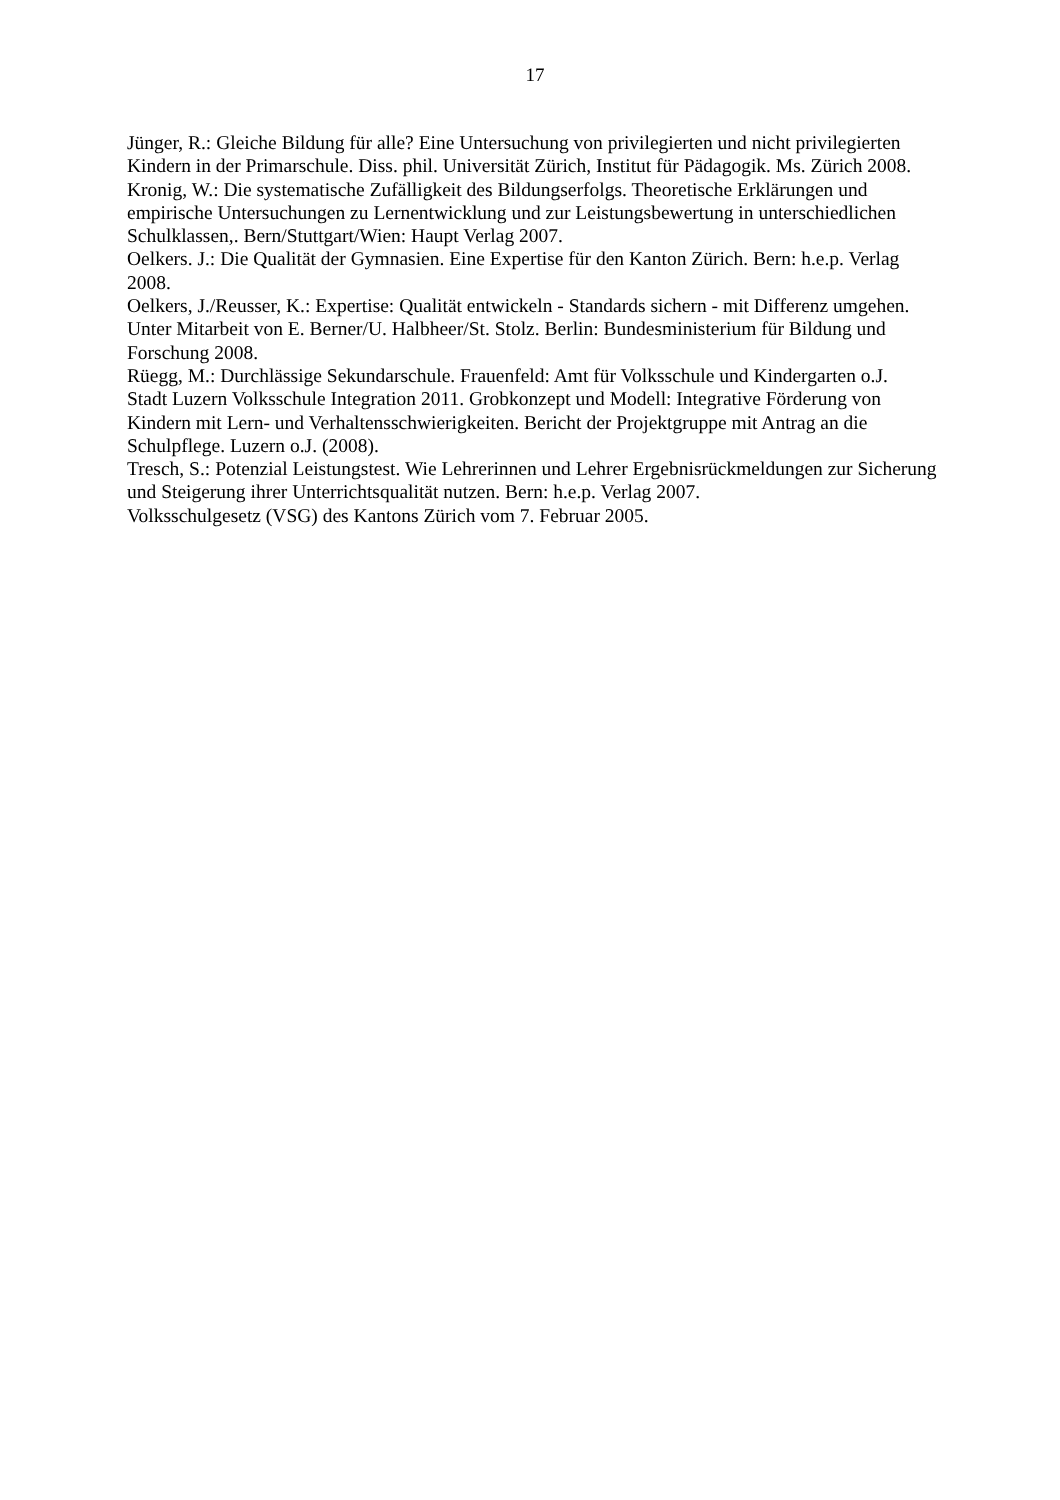17
Jünger, R.: Gleiche Bildung für alle? Eine Untersuchung von privilegierten und nicht privilegierten Kindern in der Primarschule. Diss. phil. Universität Zürich, Institut für Pädagogik. Ms. Zürich 2008.
Kronig, W.: Die systematische Zufälligkeit des Bildungserfolgs. Theoretische Erklärungen und empirische Untersuchungen zu Lernentwicklung und zur Leistungsbewertung in unterschiedlichen Schulklassen,. Bern/Stuttgart/Wien: Haupt Verlag 2007.
Oelkers. J.: Die Qualität der Gymnasien. Eine Expertise für den Kanton Zürich. Bern: h.e.p. Verlag 2008.
Oelkers, J./Reusser, K.: Expertise: Qualität entwickeln - Standards sichern - mit Differenz umgehen. Unter Mitarbeit von E. Berner/U. Halbheer/St. Stolz. Berlin: Bundesministerium für Bildung und Forschung 2008.
Rüegg, M.: Durchlässige Sekundarschule. Frauenfeld: Amt für Volksschule und Kindergarten o.J.
Stadt Luzern Volksschule Integration 2011. Grobkonzept und Modell: Integrative Förderung von Kindern mit Lern- und Verhaltensschwierigkeiten. Bericht der Projektgruppe mit Antrag an die Schulpflege. Luzern o.J. (2008).
Tresch, S.: Potenzial Leistungstest. Wie Lehrerinnen und Lehrer Ergebnisrückmeldungen zur Sicherung und Steigerung ihrer Unterrichtsqualität nutzen. Bern: h.e.p. Verlag 2007.
Volksschulgesetz (VSG) des Kantons Zürich vom 7. Februar 2005.